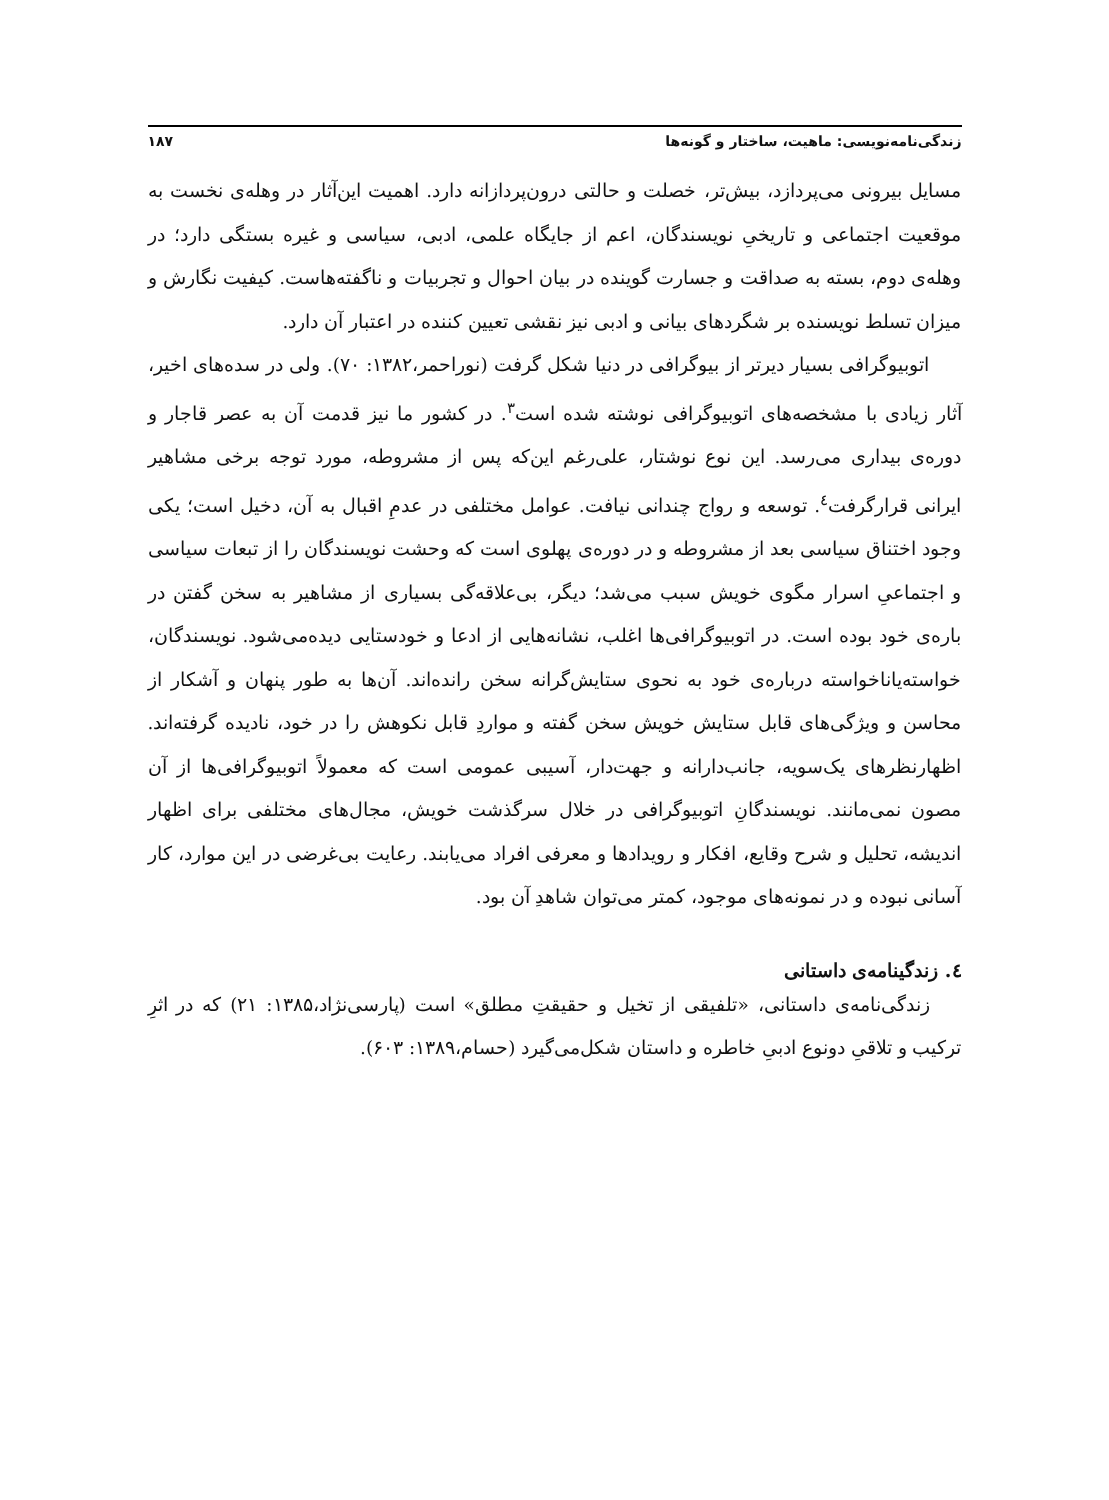زندگی‌نامه‌نویسی: ماهیت، ساختار و گونه‌ها ۱۸۷
مسایل بیرونی می‌پردازد، بیش‌تر، خصلت و حالتی درون‌پردازانه دارد. اهمیت این‌آثار در وهله‌ی نخست به موقعیت اجتماعی و تاریخیِ نویسندگان، اعم از جایگاه علمی، ادبی، سیاسی و غیره بستگی دارد؛ در وهله‌ی دوم، بسته به صداقت و جسارت گوینده در بیان احوال و تجربیات و ناگفته‌هاست. کیفیت نگارش و میزان تسلط نویسنده بر شگردهای بیانی و ادبی نیز نقشی تعیین کننده در اعتبار آن دارد.
اتوبیوگرافی بسیار دیرتر از بیوگرافی در دنیا شکل گرفت (نوراحمر،۱۳۸۲: ۷۰). ولی در سده‌های اخیر، آثار زیادی با مشخصه‌های اتوبیوگرافی نوشته شده است<sup>۳</sup>. در کشور ما نیز قدمت آن به عصر قاجار و دوره‌ی بیداری می‌رسد. این نوع نوشتار، علی‌رغم این‌که پس از مشروطه، مورد توجه برخی مشاهیر ایرانی قرارگرفت<sup>٤</sup>. توسعه و رواج چندانی نیافت. عوامل مختلفی در عدمِ اقبال به آن، دخیل است؛ یکی وجود اختناق سیاسی بعد از مشروطه و در دوره‌ی پهلوی است که وحشت نویسندگان را از تبعات سیاسی و اجتماعیِ اسرار مگوی خویش سبب می‌شد؛ دیگر، بی‌علاقه‌گی بسیاری از مشاهیر به سخن گفتن در باره‌ی خود بوده است. در اتوبیوگرافی‌ها اغلب، نشانه‌هایی از ادعا و خودستایی دیده‌می‌شود. نویسندگان، خواسته‌یاناخواسته درباره‌ی خود به نحوی ستایش‌گرانه سخن رانده‌اند. آن‌ها به طور پنهان و آشکار از محاسن و ویژگی‌های قابل ستایش خویش سخن گفته و مواردِ قابل نکوهش را در خود، نادیده گرفته‌اند. اظهارنظرهای یک‌سویه، جانب‌دارانه و جهت‌دار، آسیبی عمومی است که معمولاً اتوبیوگرافی‌ها از آن مصون نمی‌مانند. نویسندگانِ اتوبیوگرافی در خلال سرگذشت خویش، مجال‌های مختلفی برای اظهار اندیشه، تحلیل و شرح وقایع، افکار و رویدادها و معرفی افراد می‌یابند. رعایت بی‌غرضی در این موارد، کار آسانی نبوده و در نمونه‌های موجود، کمتر می‌توان شاهدِ آن بود.
٤. زندگینامه‌ی داستانی
زندگی‌نامه‌ی داستانی، «تلفیقی از تخیل و حقیقتِ مطلق» است (پارسی‌نژاد،۱۳۸۵: ۲۱) که در اثرِ ترکیب و تلاقیِ دونوع ادبیِ خاطره و داستان شکل‌می‌گیرد (حسام،۱۳۸۹: ۶۰۳).